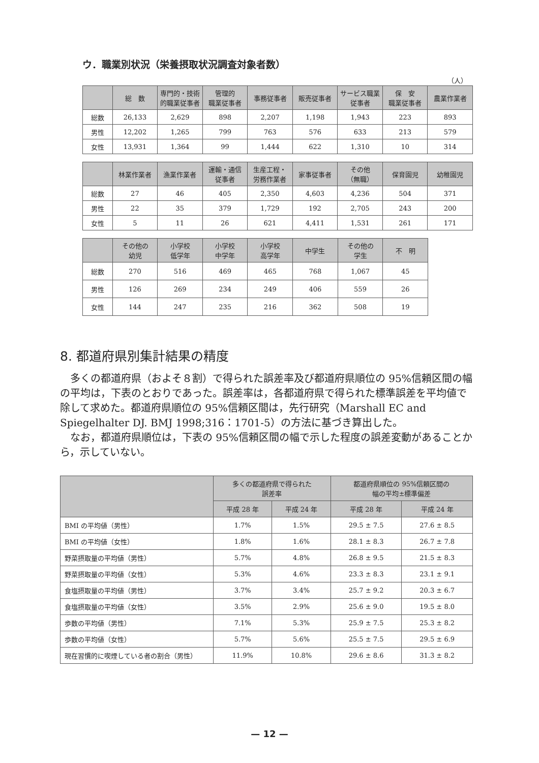ウ．職業別状況（栄養摂取状況調査対象者数）
（人）
| | 総 数 | 専門的・技術 的職業従事者 | 管理的 職業従事者 | 事務従事者 | 販売従事者 | サービス職業 従事者 | 保 安 職業従事者 | 農業作業者 |
| --- | --- | --- | --- | --- | --- | --- | --- | --- |
| 総数 | 26,133 | 2,629 | 898 | 2,207 | 1,198 | 1,943 | 223 | 893 |
| 男性 | 12,202 | 1,265 | 799 | 763 | 576 | 633 | 213 | 579 |
| 女性 | 13,931 | 1,364 | 99 | 1,444 | 622 | 1,310 | 10 | 314 |
| | 林業作業者 | 漁業作業者 | 運輸・通信 従事者 | 生産工程・ 労務作業者 | 家事従事者 | その他 （無職） | 保育園児 | 幼稚園児 |
| --- | --- | --- | --- | --- | --- | --- | --- | --- |
| 総数 | 27 | 46 | 405 | 2,350 | 4,603 | 4,236 | 504 | 371 |
| 男性 | 22 | 35 | 379 | 1,729 | 192 | 2,705 | 243 | 200 |
| 女性 | 5 | 11 | 26 | 621 | 4,411 | 1,531 | 261 | 171 |
| | その他の 幼児 | 小学校 低学年 | 小学校 中学年 | 小学校 高学年 | 中学生 | その他の 学生 | 不 明 |
| --- | --- | --- | --- | --- | --- | --- | --- |
| 総数 | 270 | 516 | 469 | 465 | 768 | 1,067 | 45 |
| 男性 | 126 | 269 | 234 | 249 | 406 | 559 | 26 |
| 女性 | 144 | 247 | 235 | 216 | 362 | 508 | 19 |
8. 都道府県別集計結果の精度
　多くの都道府県（およそ８割）で得られた誤差率及び都道府県順位の 95%信頼区間の幅の平均は，下表のとおりであった。誤差率は，各都道府県で得られた標準誤差を平均値で除して求めた。都道府県順位の 95%信頼区間は，先行研究（Marshall EC and Spiegelhalter DJ. BMJ 1998;316：1701-5）の方法に基づき算出した。
　なお，都道府県順位は，下表の 95%信頼区間の幅で示した程度の誤差変動があることから，示していない。
| | 多くの都道府県で得られた 誤差率 | | 都道府県順位の 95%信頼区間の 幅の平均±標準偏差 | |
| --- | --- | --- | --- | --- |
| | 平成 28 年 | 平成 24 年 | 平成 28 年 | 平成 24 年 |
| BMI の平均値（男性） | 1.7% | 1.5% | 29.5 ± 7.5 | 27.6 ± 8.5 |
| BMI の平均値（女性） | 1.8% | 1.6% | 28.1 ± 8.3 | 26.7 ± 7.8 |
| 野菜摂取量の平均値（男性） | 5.7% | 4.8% | 26.8 ± 9.5 | 21.5 ± 8.3 |
| 野菜摂取量の平均値（女性） | 5.3% | 4.6% | 23.3 ± 8.3 | 23.1 ± 9.1 |
| 食塩摂取量の平均値（男性） | 3.7% | 3.4% | 25.7 ± 9.2 | 20.3 ± 6.7 |
| 食塩摂取量の平均値（女性） | 3.5% | 2.9% | 25.6 ± 9.0 | 19.5 ± 8.0 |
| 歩数の平均値（男性） | 7.1% | 5.3% | 25.9 ± 7.5 | 25.3 ± 8.2 |
| 歩数の平均値（女性） | 5.7% | 5.6% | 25.5 ± 7.5 | 29.5 ± 6.9 |
| 現在習慣的に喫煙している者の割合（男性） | 11.9% | 10.8% | 29.6 ± 8.6 | 31.3 ± 8.2 |
— 12 —